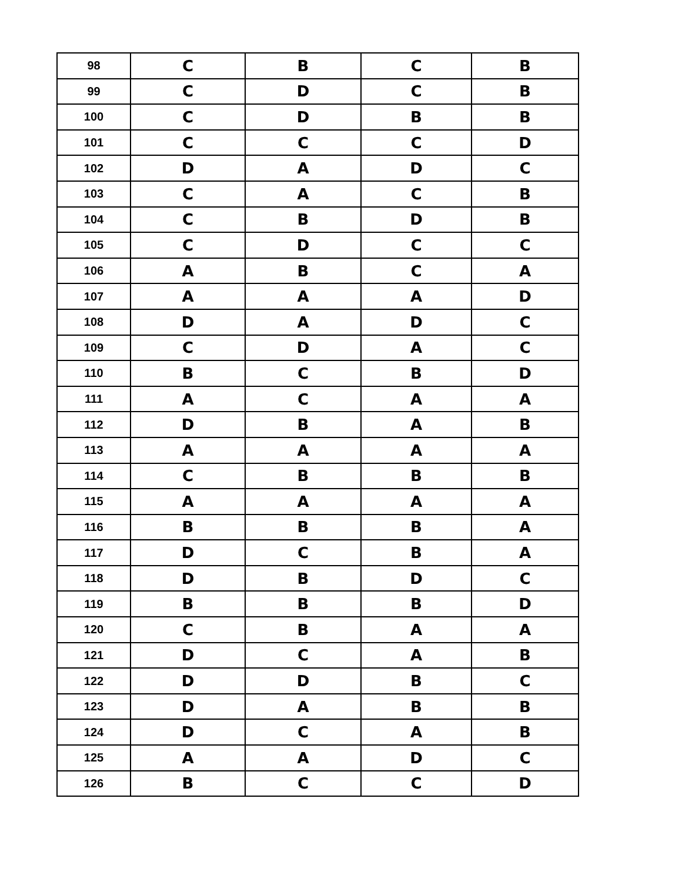| 98 | C | B | C | B |
| 99 | C | D | C | B |
| 100 | C | D | B | B |
| 101 | C | C | C | D |
| 102 | D | A | D | C |
| 103 | C | A | C | B |
| 104 | C | B | D | B |
| 105 | C | D | C | C |
| 106 | A | B | C | A |
| 107 | A | A | A | D |
| 108 | D | A | D | C |
| 109 | C | D | A | C |
| 110 | B | C | B | D |
| 111 | A | C | A | A |
| 112 | D | B | A | B |
| 113 | A | A | A | A |
| 114 | C | B | B | B |
| 115 | A | A | A | A |
| 116 | B | B | B | A |
| 117 | D | C | B | A |
| 118 | D | B | D | C |
| 119 | B | B | B | D |
| 120 | C | B | A | A |
| 121 | D | C | A | B |
| 122 | D | D | B | C |
| 123 | D | A | B | B |
| 124 | D | C | A | B |
| 125 | A | A | D | C |
| 126 | B | C | C | D |